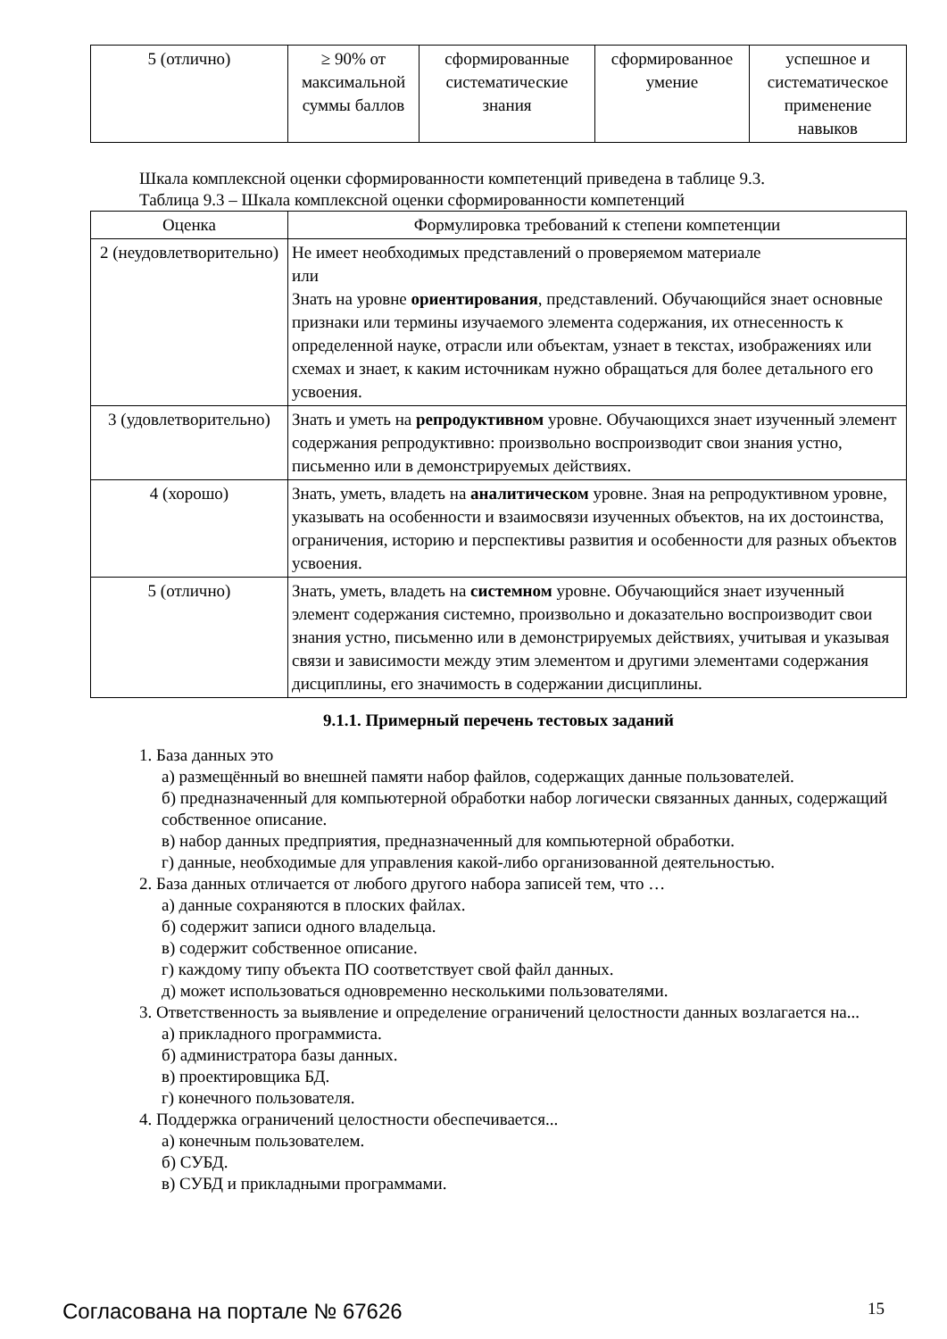| 5 (отлично) | ≥ 90% от максимальной суммы баллов | сформированные систематические знания | сформированное умение | успешное и систематическое применение навыков |
Шкала комплексной оценки сформированности компетенций приведена в таблице 9.3.
Таблица 9.3 – Шкала комплексной оценки сформированности компетенций
| Оценка | Формулировка требований к степени компетенции |
| --- | --- |
| 2 (неудовлетворительно) | Не имеет необходимых представлений о проверяемом материале или Знать на уровне ориентирования , представлений. Обучающийся знает основные признаки или термины изучаемого элемента содержания, их отнесенность к определенной науке, отрасли или объектам, узнает в текстах, изображениях или схемах и знает, к каким источникам нужно обращаться для более детального его усвоения. |
| 3 (удовлетворительно) | Знать и уметь на репродуктивном уровне. Обучающихся знает изученный элемент содержания репродуктивно: произвольно воспроизводит свои знания устно, письменно или в демонстрируемых действиях. |
| 4 (хорошо) | Знать, уметь, владеть на аналитическом уровне. Зная на репродуктивном уровне, указывать на особенности и взаимосвязи изученных объектов, на их достоинства, ограничения, историю и перспективы развития и особенности для разных объектов усвоения. |
| 5 (отлично) | Знать, уметь, владеть на системном уровне. Обучающийся знает изученный элемент содержания системно, произвольно и доказательно воспроизводит свои знания устно, письменно или в демонстрируемых действиях, учитывая и указывая связи и зависимости между этим элементом и другими элементами содержания дисциплины, его значимость в содержании дисциплины. |
9.1.1. Примерный перечень тестовых заданий
1. База данных это
а) размещённый во внешней памяти набор файлов, содержащих данные пользователей.
б) предназначенный для компьютерной обработки набор логически связанных данных, содержащий собственное описание.
в) набор данных предприятия, предназначенный для компьютерной обработки.
г) данные, необходимые для управления какой-либо организованной деятельностью.
2. База данных отличается от любого другого набора записей тем, что …
а) данные сохраняются в плоских файлах.
б) содержит записи одного владельца.
в) содержит собственное описание.
г) каждому типу объекта ПО соответствует свой файл данных.
д) может использоваться одновременно несколькими пользователями.
3. Ответственность за выявление и определение ограничений целостности данных возлагается на...
а) прикладного программиста.
б) администратора базы данных.
в) проектировщика БД.
г) конечного пользователя.
4. Поддержка ограничений целостности обеспечивается...
а) конечным пользователем.
б) СУБД.
в) СУБД и прикладными программами.
Согласована на портале № 67626 15